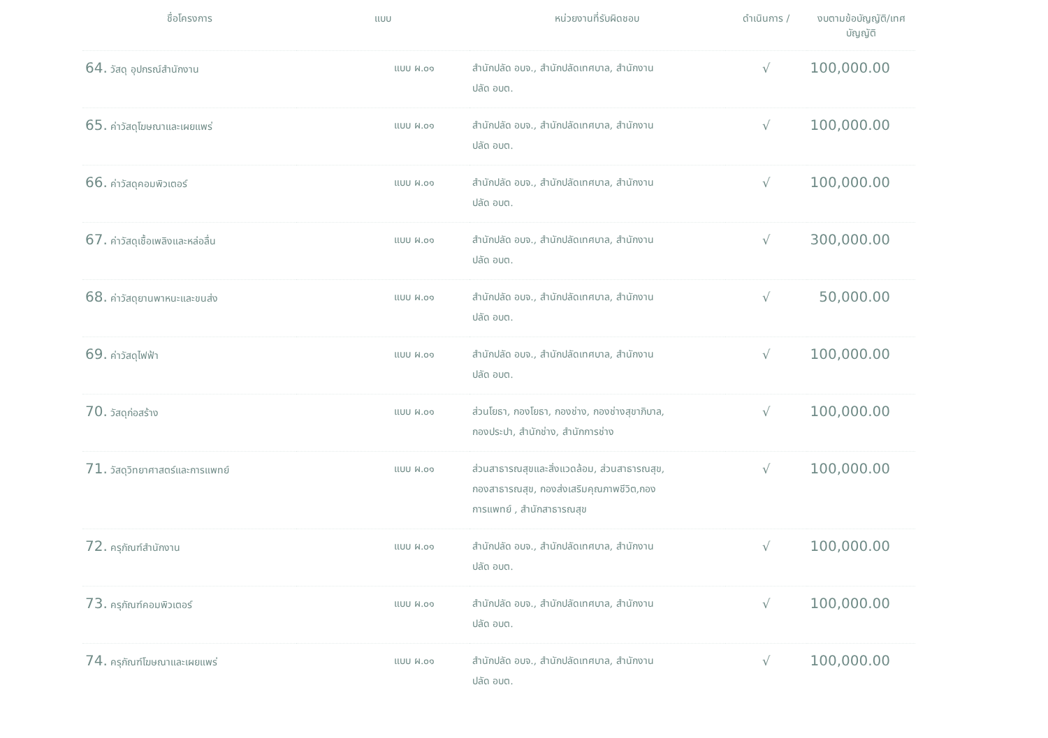| ชื่อโครงการ | แบบ | หน่วยงานที่รับผิดชอบ | ดำเนินการ / | งบตามข้อบัญญัติ/เทศ บัญญัติ |
| --- | --- | --- | --- | --- |
| 64. วัสดุ อุปกรณ์สำนักงาน | แบบ ผ.๐๑ | สำนักปลัด อบจ., สำนักปลัดเทศบาล, สำนักงาน ปลัด อบต. | √ | 100,000.00 |
| 65. ค่าวัสดุโฆษณาและเผยแพร่ | แบบ ผ.๐๑ | สำนักปลัด อบจ., สำนักปลัดเทศบาล, สำนักงาน ปลัด อบต. | √ | 100,000.00 |
| 66. ค่าวัสดุคอมพิวเตอร์ | แบบ ผ.๐๑ | สำนักปลัด อบจ., สำนักปลัดเทศบาล, สำนักงาน ปลัด อบต. | √ | 100,000.00 |
| 67. ค่าวัสดุเชื้อเพลิงและหล่อลื่น | แบบ ผ.๐๑ | สำนักปลัด อบจ., สำนักปลัดเทศบาล, สำนักงาน ปลัด อบต. | √ | 300,000.00 |
| 68. ค่าวัสดุยานพาหนะและขนส่ง | แบบ ผ.๐๑ | สำนักปลัด อบจ., สำนักปลัดเทศบาล, สำนักงาน ปลัด อบต. | √ | 50,000.00 |
| 69. ค่าวัสดุไฟฟ้า | แบบ ผ.๐๑ | สำนักปลัด อบจ., สำนักปลัดเทศบาล, สำนักงาน ปลัด อบต. | √ | 100,000.00 |
| 70. วัสดุก่อสร้าง | แบบ ผ.๐๑ | ส่วนโยธา, กองโยธา, กองช่าง, กองช่างสุขาภิบาล, กองประปา, สำนักช่าง, สำนักการช่าง | √ | 100,000.00 |
| 71. วัสดุวิทยาศาสตร์และการแพทย์ | แบบ ผ.๐๑ | ส่วนสาธารณสุขและสิ่งแวดล้อม, ส่วนสาธารณสุข, กองสาธารณสุข, กองส่งเสริมคุณภาพชีวิต,กอง การแพทย์ , สำนักสาธารณสุข | √ | 100,000.00 |
| 72. ครุภัณฑ์สำนักงาน | แบบ ผ.๐๑ | สำนักปลัด อบจ., สำนักปลัดเทศบาล, สำนักงาน ปลัด อบต. | √ | 100,000.00 |
| 73. ครุภัณฑ์คอมพิวเตอร์ | แบบ ผ.๐๑ | สำนักปลัด อบจ., สำนักปลัดเทศบาล, สำนักงาน ปลัด อบต. | √ | 100,000.00 |
| 74. ครุภัณฑ์โฆษณาและเผยแพร่ | แบบ ผ.๐๑ | สำนักปลัด อบจ., สำนักปลัดเทศบาล, สำนักงาน ปลัด อบต. | √ | 100,000.00 |